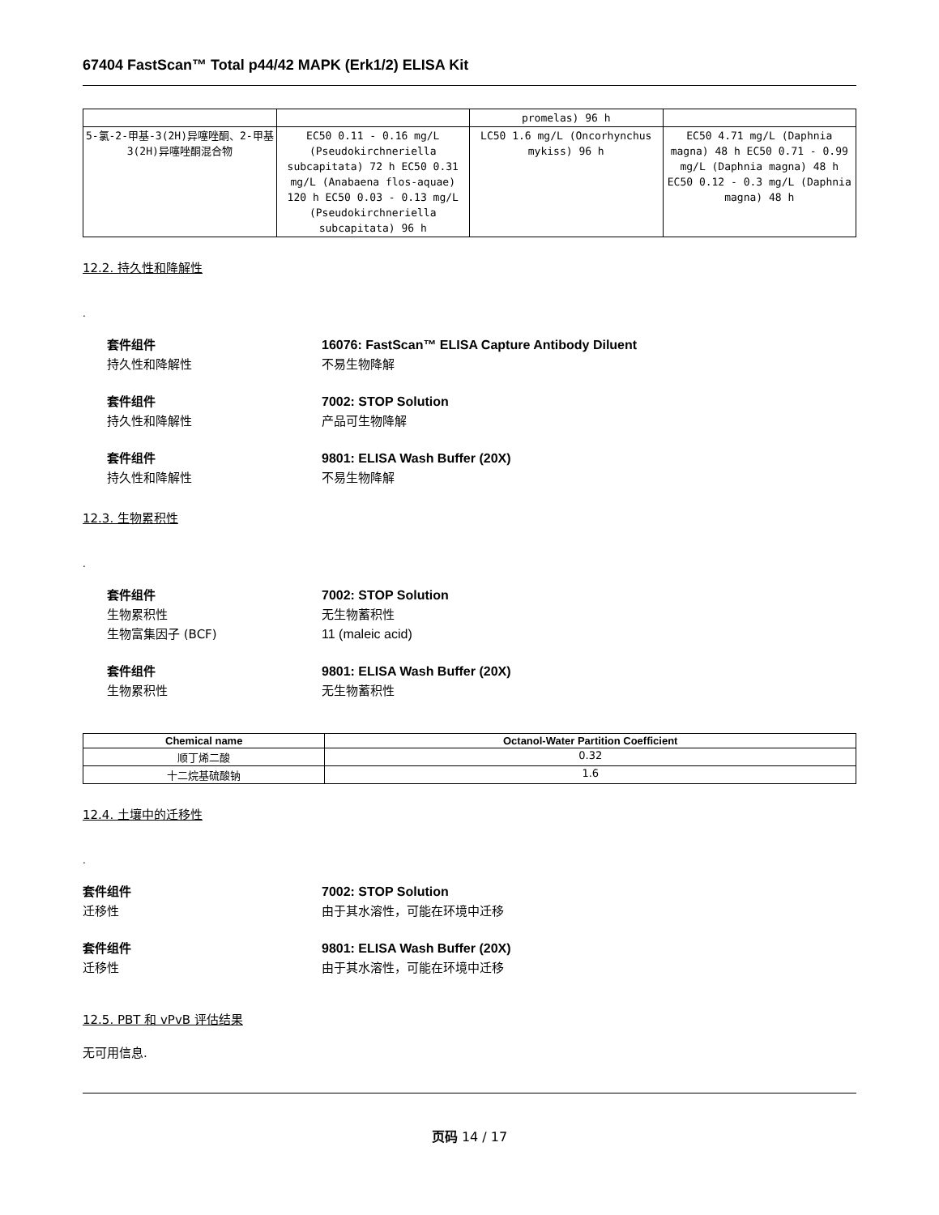67404 FastScan™ Total p44/42 MAPK (Erk1/2) ELISA Kit
| | | promelas) 96 h | |
| 5-氯-2-甲基-3(2H)异噻唑酮、2-甲基3(2H)异噻唑酮混合物 | EC50 0.11 - 0.16 mg/L (Pseudokirchneriella subcapitata) 72 h EC50 0.31 mg/L (Anabaena flos-aquae) 120 h EC50 0.03 - 0.13 mg/L (Pseudokirchneriella subcapitata) 96 h | LC50 1.6 mg/L (Oncorhynchus mykiss) 96 h | EC50 4.71 mg/L (Daphnia magna) 48 h EC50 0.71 - 0.99 mg/L (Daphnia magna) 48 h EC50 0.12 - 0.3 mg/L (Daphnia magna) 48 h |
12.2. 持久性和降解性
.
套件组件 16076: FastScan™ ELISA Capture Antibody Diluent
持久性和降解性 不易生物降解
套件组件 7002: STOP Solution
持久性和降解性 产品可生物降解
套件组件 9801: ELISA Wash Buffer (20X)
持久性和降解性 不易生物降解
12.3. 生物累积性
.
套件组件 7002: STOP Solution
生物累积性 无生物蓄积性
生物富集因子 (BCF) 11 (maleic acid)
套件组件 9801: ELISA Wash Buffer (20X)
生物累积性 无生物蓄积性
| Chemical name | Octanol-Water Partition Coefficient |
| --- | --- |
| 顺丁烯二酸 | 0.32 |
| 十二烷基硫酸钠 | 1.6 |
12.4. 土壤中的迁移性
.
套件组件 7002: STOP Solution
迁移性 由于其水溶性，可能在环境中迁移
套件组件 9801: ELISA Wash Buffer (20X)
迁移性 由于其水溶性，可能在环境中迁移
12.5. PBT 和 vPvB 评估结果
无可用信息.
页码 14 / 17